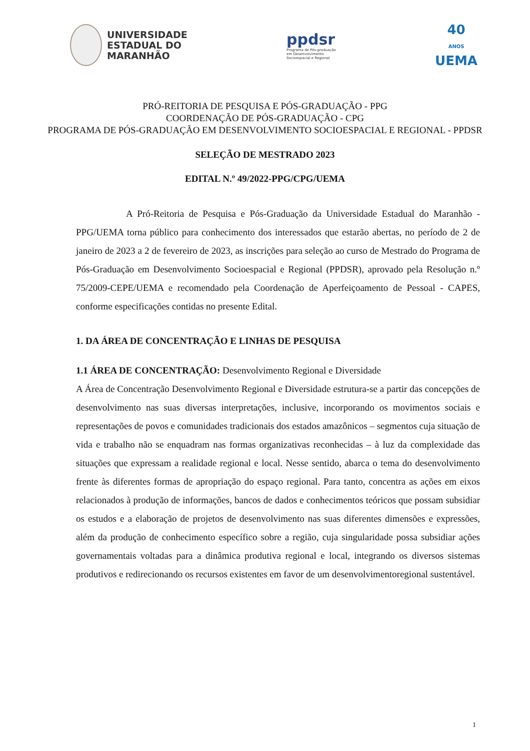UNIVERSIDADE
ESTADUAL DO
MARANHÃO
ppdsr
Programa de Pós-graduação
em Desenvolvimento
Socioespacial e Regional
40
ANOS
UEMA
PRÓ-REITORIA DE PESQUISA E PÓS-GRADUAÇÃO - PPG
COORDENAÇÃO DE PÓS-GRADUAÇÃO - CPG
PROGRAMA DE PÓS-GRADUAÇÃO EM DESENVOLVIMENTO SOCIOESPACIAL E REGIONAL - PPDSR
SELEÇÃO DE MESTRADO 2023
EDITAL N.º 49/2022-PPG/CPG/UEMA
A Pró-Reitoria de Pesquisa e Pós-Graduação da Universidade Estadual do Maranhão - PPG/UEMA torna público para conhecimento dos interessados que estarão abertas, no período de 2 de janeiro de 2023 a 2 de fevereiro de 2023, as inscrições para seleção ao curso de Mestrado do Programa de Pós-Graduação em Desenvolvimento Socioespacial e Regional (PPDSR), aprovado pela Resolução n.º 75/2009-CEPE/UEMA e recomendado pela Coordenação de Aperfeiçoamento de Pessoal - CAPES, conforme especificações contidas no presente Edital.
1. DA ÁREA DE CONCENTRAÇÃO E LINHAS DE PESQUISA
1.1 ÁREA DE CONCENTRAÇÃO: Desenvolvimento Regional e Diversidade
A Área de Concentração Desenvolvimento Regional e Diversidade estrutura-se a partir das concepções de desenvolvimento nas suas diversas interpretações, inclusive, incorporando os movimentos sociais e representações de povos e comunidades tradicionais dos estados amazônicos – segmentos cuja situação de vida e trabalho não se enquadram nas formas organizativas reconhecidas – à luz da complexidade das situações que expressam a realidade regional e local. Nesse sentido, abarca o tema do desenvolvimento frente às diferentes formas de apropriação do espaço regional. Para tanto, concentra as ações em eixos relacionados à produção de informações, bancos de dados e conhecimentos teóricos que possam subsidiar os estudos e a elaboração de projetos de desenvolvimento nas suas diferentes dimensões e expressões, além da produção de conhecimento específico sobre a região, cuja singularidade possa subsidiar ações governamentais voltadas para a dinâmica produtiva regional e local, integrando os diversos sistemas produtivos e redirecionando os recursos existentes em favor de um desenvolvimentoregional sustentável.
1